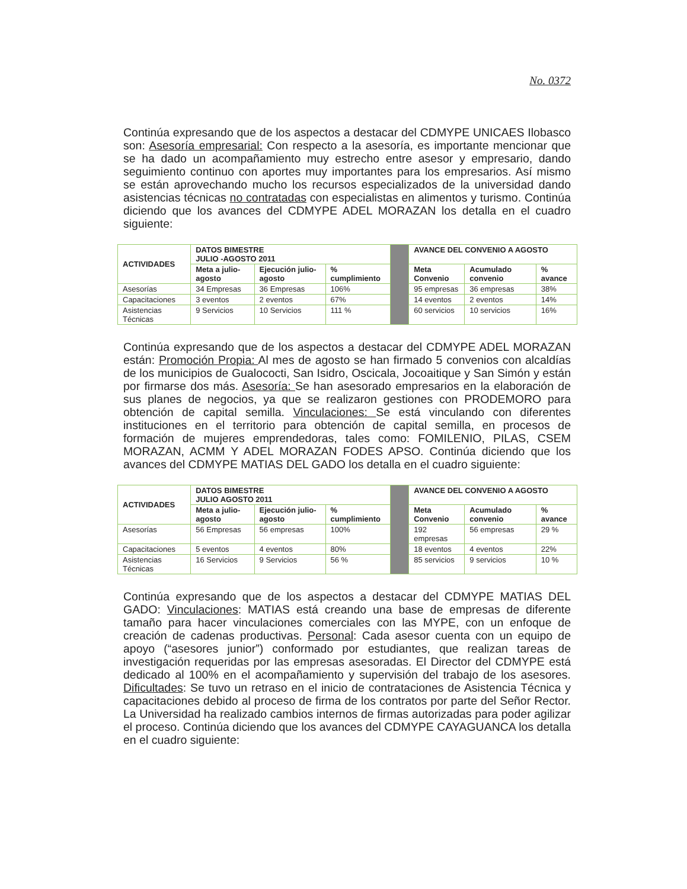No. 0372
Continúa expresando que de los aspectos a destacar del CDMYPE UNICAES Ilobasco son: Asesoría empresarial: Con respecto a la asesoría, es importante mencionar que se ha dado un acompañamiento muy estrecho entre asesor y empresario, dando seguimiento continuo con aportes muy importantes para los empresarios. Así mismo se están aprovechando mucho los recursos especializados de la universidad dando asistencias técnicas no contratadas con especialistas en alimentos y turismo. Continúa diciendo que los avances del CDMYPE ADEL MORAZAN los detalla en el cuadro siguiente:
| ACTIVIDADES | DATOS BIMESTRE JULIO -AGOSTO 2011 | | | | AVANCE DEL CONVENIO A AGOSTO | | |
| | Meta a julio-agosto | Ejecución julio-agosto | % cumplimiento | | Meta Convenio | Acumulado convenio | % avance |
| Asesorías | 34 Empresas | 36 Empresas | 106% | | 95 empresas | 36 empresas | 38% |
| Capacitaciones | 3 eventos | 2 eventos | 67% | | 14 eventos | 2 eventos | 14% |
| Asistencias Técnicas | 9 Servicios | 10 Servicios | 111 % | | 60 servicios | 10 servicios | 16% |
Continúa expresando que de los aspectos a destacar del CDMYPE ADEL MORAZAN están: Promoción Propia: Al mes de agosto se han firmado 5 convenios con alcaldías de los municipios de Gualococti, San Isidro, Oscicala, Jocoaitique y San Simón y están por firmarse dos más. Asesoría: Se han asesorado empresarios en la elaboración de sus planes de negocios, ya que se realizaron gestiones con PRODEMORO para obtención de capital semilla. Vinculaciones: Se está vinculando con diferentes instituciones en el territorio para obtención de capital semilla, en procesos de formación de mujeres emprendedoras, tales como: FOMILENIO, PILAS, CSEM MORAZAN, ACMM Y ADEL MORAZAN FODES APSO. Continúa diciendo que los avances del CDMYPE MATIAS DEL GADO los detalla en el cuadro siguiente:
| ACTIVIDADES | DATOS BIMESTRE JULIO AGOSTO 2011 | | | | AVANCE DEL CONVENIO A AGOSTO | | |
| | Meta a julio-agosto | Ejecución julio-agosto | % cumplimiento | | Meta Convenio | Acumulado convenio | % avance |
| Asesorías | 56 Empresas | 56 empresas | 100% | | 192 empresas | 56 empresas | 29 % |
| Capacitaciones | 5 eventos | 4 eventos | 80% | | 18 eventos | 4 eventos | 22% |
| Asistencias Técnicas | 16 Servicios | 9 Servicios | 56 % | | 85 servicios | 9 servicios | 10 % |
Continúa expresando que de los aspectos a destacar del CDMYPE MATIAS DEL GADO: Vinculaciones: MATIAS está creando una base de empresas de diferente tamaño para hacer vinculaciones comerciales con las MYPE, con un enfoque de creación de cadenas productivas. Personal: Cada asesor cuenta con un equipo de apoyo (“asesores junior”) conformado por estudiantes, que realizan tareas de investigación requeridas por las empresas asesoradas. El Director del CDMYPE está dedicado al 100% en el acompañamiento y supervisión del trabajo de los asesores. Dificultades: Se tuvo un retraso en el inicio de contrataciones de Asistencia Técnica y capacitaciones debido al proceso de firma de los contratos por parte del Señor Rector. La Universidad ha realizado cambios internos de firmas autorizadas para poder agilizar el proceso. Continúa diciendo que los avances del CDMYPE CAYAGUANCA los detalla en el cuadro siguiente: